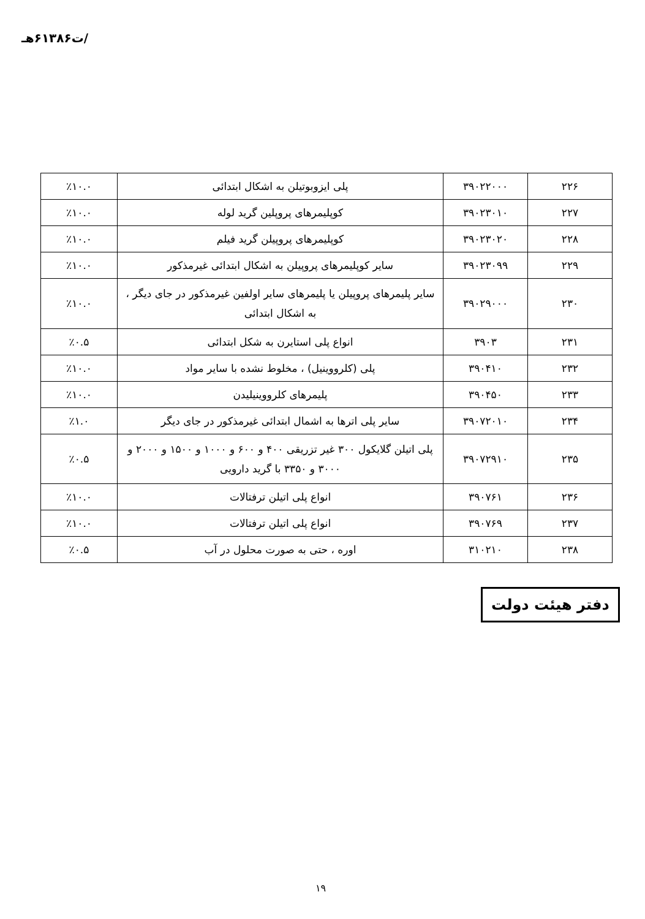/ت۶۱۳۸۶هـ
| ۲۲۶ | ۳۹۰۲۲۰۰۰ | پلی ایزوبوتیلن به اشکال ابتدائی | ٪۱۰.۰ |
| ۲۲۷ | ۳۹۰۲۳۰۱۰ | کوپلیمرهای پروپلین گرید لوله | ٪۱۰.۰ |
| ۲۲۸ | ۳۹۰۲۳۰۲۰ | کوپلیمرهای پروپیلن گرید فیلم | ٪۱۰.۰ |
| ۲۲۹ | ۳۹۰۲۳۰۹۹ | سایر کوپلیمرهای پروپیلن به اشکال ابتدائی غیرمذکور | ٪۱۰.۰ |
| ۲۳۰ | ۳۹۰۲۹۰۰۰ | سایر پلیمرهای پروپیلن یا پلیمرهای سایر اولفین غیرمذکور در جای دیگر ، به اشکال ابتدائی | ٪۱۰.۰ |
| ۲۳۱ | ۳۹۰۳ | انواع پلی استایرن به شکل ابتدائی | ٪۰.۵ |
| ۲۳۲ | ۳۹۰۴۱۰ | پلی (کلرووینیل) ، مخلوط نشده با سایر مواد | ٪۱۰.۰ |
| ۲۳۳ | ۳۹۰۴۵۰ | پلیمرهای کلرووینیلیدن | ٪۱۰.۰ |
| ۲۳۴ | ۳۹۰۷۲۰۱۰ | سایر پلی اترها به اشمال ابتدائی غیرمذکور در جای دیگر | ٪۱.۰ |
| ۲۳۵ | ۳۹۰۷۲۹۱۰ | پلی اتیلن گلایکول ۳۰۰ غیر تزریقی ۴۰۰ و ۶۰۰ و ۱۰۰۰ و ۱۵۰۰ و ۲۰۰۰ و ۳۰۰۰ و ۳۳۵۰ با گرید دارویی | ٪۰.۵ |
| ۲۳۶ | ۳۹۰۷۶۱ | انواع پلی اتیلن ترفتالات | ٪۱۰.۰ |
| ۲۳۷ | ۳۹۰۷۶۹ | انواع پلی اتیلن ترفتالات | ٪۱۰.۰ |
| ۲۳۸ | ۳۱۰۲۱۰ | اوره ، حتی به صورت محلول در آب | ٪۰.۵ |
دفتر هیئت دولت
۱۹